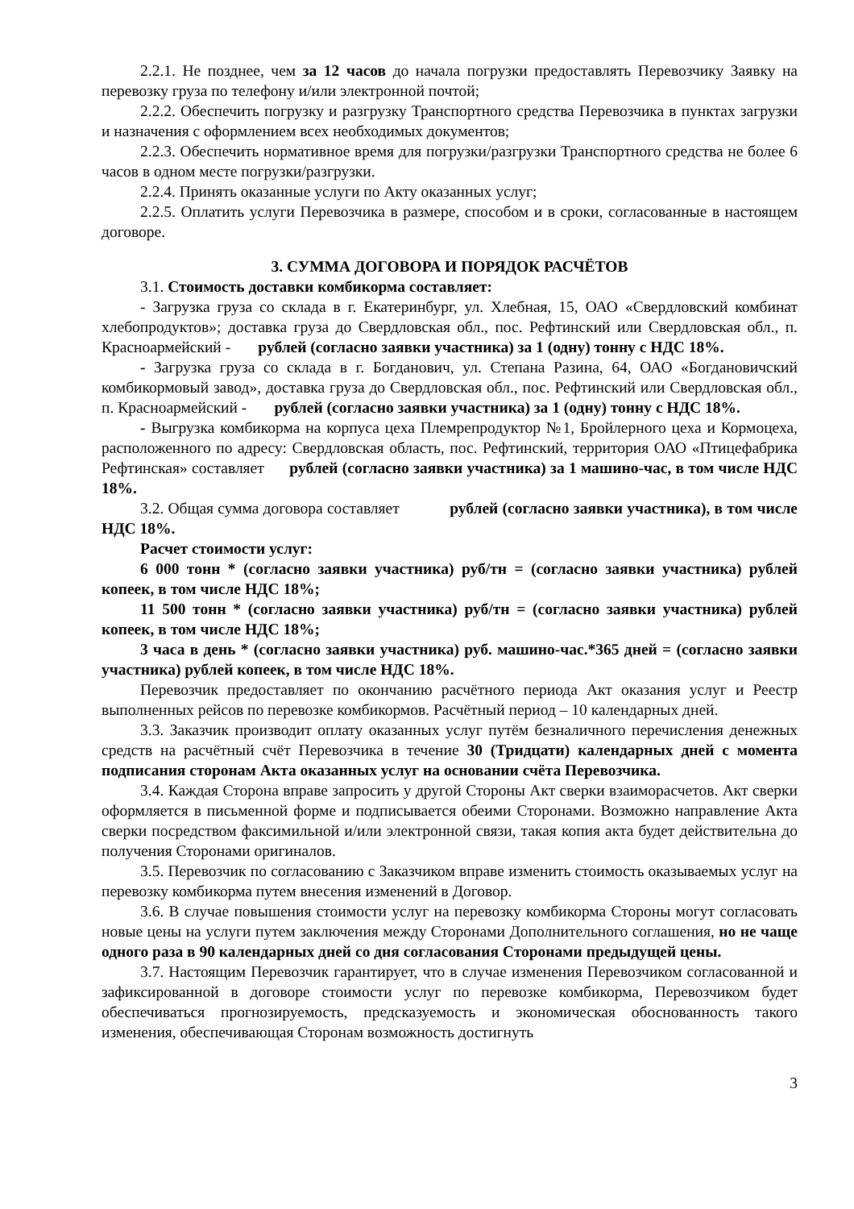2.2.1. Не позднее, чем за 12 часов до начала погрузки предоставлять Перевозчику Заявку на перевозку груза по телефону и/или электронной почтой;
2.2.2. Обеспечить погрузку и разгрузку Транспортного средства Перевозчика в пунктах загрузки и назначения с оформлением всех необходимых документов;
2.2.3. Обеспечить нормативное время для погрузки/разгрузки Транспортного средства не более 6 часов в одном месте погрузки/разгрузки.
2.2.4. Принять оказанные услуги по Акту оказанных услуг;
2.2.5. Оплатить услуги Перевозчика в размере, способом и в сроки, согласованные в настоящем договоре.
3. СУММА ДОГОВОРА И ПОРЯДОК РАСЧЁТОВ
3.1. Стоимость доставки комбикорма составляет:
- Загрузка груза со склада в г. Екатеринбург, ул. Хлебная, 15, ОАО «Свердловский комбинат хлебопродуктов»; доставка груза до Свердловская обл., пос. Рефтинский или Свердловская обл., п. Красноармейский - рублей (согласно заявки участника) за 1 (одну) тонну с НДС 18%.
- Загрузка груза со склада в г. Богданович, ул. Степана Разина, 64, ОАО «Богдановичский комбикормовый завод», доставка груза до Свердловская обл., пос. Рефтинский или Свердловская обл., п. Красноармейский - рублей (согласно заявки участника) за 1 (одну) тонну с НДС 18%.
- Выгрузка комбикорма на корпуса цеха Племрепродуктор №1, Бройлерного цеха и Кормоцеха, расположенного по адресу: Свердловская область, пос. Рефтинский, территория ОАО «Птицефабрика Рефтинская» составляет рублей (согласно заявки участника) за 1 машино-час, в том числе НДС 18%.
3.2. Общая сумма договора составляет рублей (согласно заявки участника), в том числе НДС 18%.
Расчет стоимости услуг:
6 000 тонн * (согласно заявки участника) руб/тн = (согласно заявки участника) рублей копеек, в том числе НДС 18%;
11 500 тонн * (согласно заявки участника) руб/тн = (согласно заявки участника) рублей копеек, в том числе НДС 18%;
3 часа в день * (согласно заявки участника) руб. машино-час.*365 дней = (согласно заявки участника) рублей копеек, в том числе НДС 18%.
Перевозчик предоставляет по окончанию расчётного периода Акт оказания услуг и Реестр выполненных рейсов по перевозке комбикормов. Расчётный период – 10 календарных дней.
3.3. Заказчик производит оплату оказанных услуг путём безналичного перечисления денежных средств на расчётный счёт Перевозчика в течение 30 (Тридцати) календарных дней с момента подписания сторонам Акта оказанных услуг на основании счёта Перевозчика.
3.4. Каждая Сторона вправе запросить у другой Стороны Акт сверки взаиморасчетов. Акт сверки оформляется в письменной форме и подписывается обеими Сторонами. Возможно направление Акта сверки посредством факсимильной и/или электронной связи, такая копия акта будет действительна до получения Сторонами оригиналов.
3.5. Перевозчик по согласованию с Заказчиком вправе изменить стоимость оказываемых услуг на перевозку комбикорма путем внесения изменений в Договор.
3.6. В случае повышения стоимости услуг на перевозку комбикорма Стороны могут согласовать новые цены на услуги путем заключения между Сторонами Дополнительного соглашения, но не чаще одного раза в 90 календарных дней со дня согласования Сторонами предыдущей цены.
3.7. Настоящим Перевозчик гарантирует, что в случае изменения Перевозчиком согласованной и зафиксированной в договоре стоимости услуг по перевозке комбикорма, Перевозчиком будет обеспечиваться прогнозируемость, предсказуемость и экономическая обоснованность такого изменения, обеспечивающая Сторонам возможность достигнуть
3